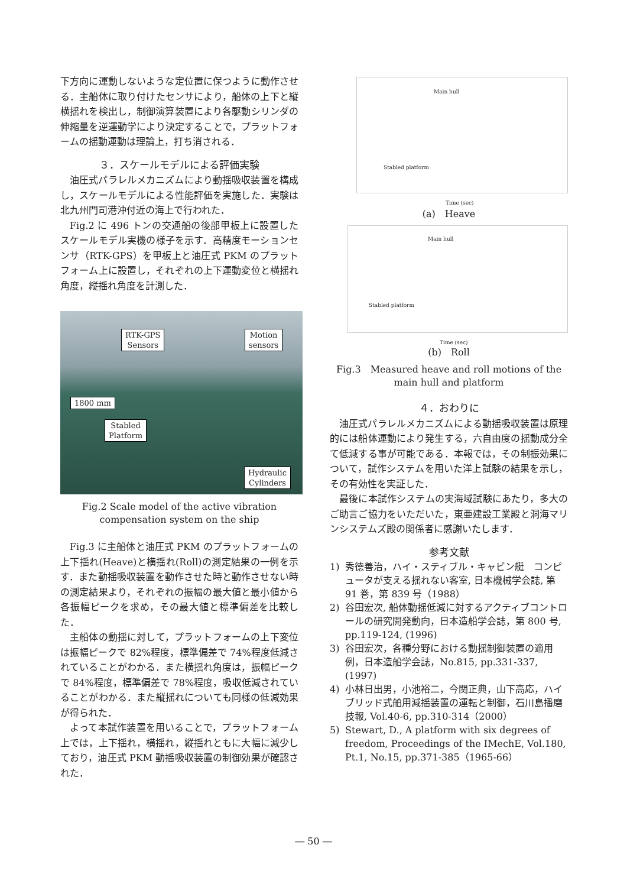下方向に運動しないような定位置に保つように動作させる．主船体に取り付けたセンサにより，船体の上下と縦横揺れを検出し，制御演算装置により各駆動シリンダの伸縮量を逆運動学により決定することで，プラットフォームの揺動運動は理論上，打ち消される．
３．スケールモデルによる評価実験
油圧式パラレルメカニズムにより動揺吸収装置を構成し，スケールモデルによる性能評価を実施した．実験は北九州門司港沖付近の海上で行われた．
Fig.2 に 496 トンの交通船の後部甲板上に設置したスケールモデル実機の様子を示す．高精度モーションセンサ（RTK-GPS）を甲板上と油圧式 PKM のプラットフォーム上に設置し，それぞれの上下運動変位と横揺れ角度，縦揺れ角度を計測した．
RTK-GPS
Sensors
Motion
sensors
1800 mm
Stabled
Platform
Hydraulic
Cylinders
Fig.2 Scale model of the active vibration compensation system on the ship
Fig.3 に主船体と油圧式 PKM のプラットフォームの上下揺れ(Heave)と横揺れ(Roll)の測定結果の一例を示す．また動揺吸収装置を動作させた時と動作させない時の測定結果より，それぞれの振幅の最大値と最小値から各振幅ピークを求め，その最大値と標準偏差を比較した．
主船体の動揺に対して，プラットフォームの上下変位は振幅ピークで 82%程度，標準偏差で 74%程度低減されていることがわかる．また横揺れ角度は，振幅ピークで 84%程度，標準偏差で 78%程度，吸収低減されていることがわかる．また縦揺れについても同様の低減効果が得られた．
よって本試作装置を用いることで，プラットフォーム上では，上下揺れ，横揺れ，縦揺れともに大幅に減少しており，油圧式 PKM 動揺吸収装置の制御効果が確認された．
Main hull
Stabled platform
Time (sec)
(a)　Heave
Main hull
Stabled platform
Time (sec)
(b)　Roll
Fig.3　Measured heave and roll motions of the main hull and platform
４．おわりに
油圧式パラレルメカニズムによる動揺吸収装置は原理的には船体運動により発生する，六自由度の揺動成分全て低減する事が可能である．本報では，その制振効果について，試作システムを用いた洋上試験の結果を示し，その有効性を実証した．
最後に本試作システムの実海域試験にあたり，多大のご助言ご協力をいただいた，東亜建設工業殿と洞海マリンシステムズ殿の関係者に感謝いたします．
参考文献
1) 秀徳善治，ハイ・スティブル・キャビン艇　コンピュータが支える揺れない客室, 日本機械学会誌, 第 91 巻，第 839 号（1988）
2) 谷田宏次, 船体動揺低減に対するアクティブコントロールの研究開発動向，日本造船学会誌，第 800 号, pp.119-124, (1996)
3) 谷田宏次，各種分野における動揺制御装置の適用例，日本造船学会誌，No.815, pp.331-337, (1997)
4) 小林日出男，小池裕二，今関正典，山下高応，ハイブリッド式舶用減揺装置の運転と制御，石川島播磨技報, Vol.40-6, pp.310-314（2000）
5) Stewart, D., A platform with six degrees of freedom, Proceedings of the IMechE, Vol.180, Pt.1, No.15, pp.371-385（1965-66）
― 50 ―